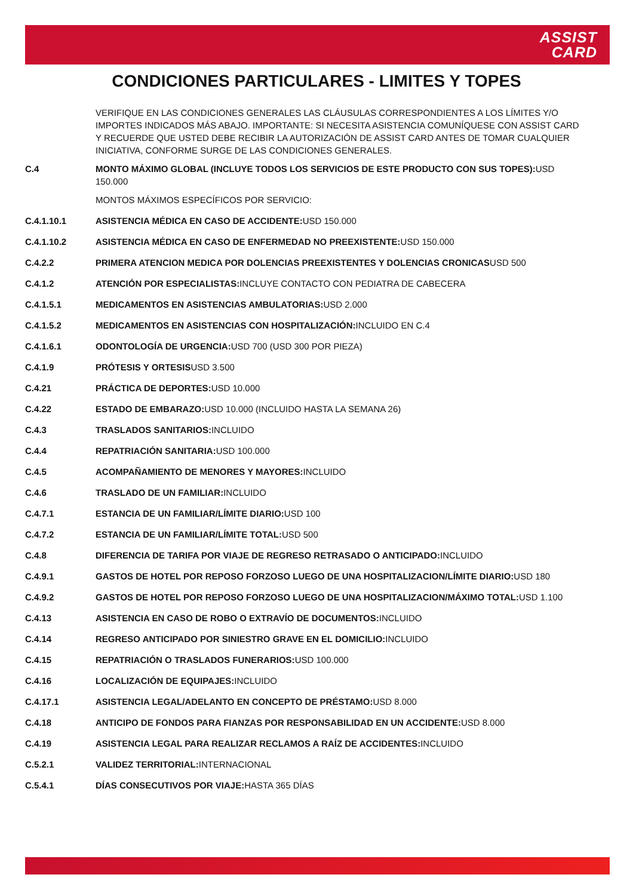ASSIST
CARD
CONDICIONES PARTICULARES - LIMITES Y TOPES
VERIFIQUE EN LAS CONDICIONES GENERALES LAS CLÁUSULAS CORRESPONDIENTES A LOS LÍMITES Y/O IMPORTES INDICADOS MÁS ABAJO. IMPORTANTE: SI NECESITA ASISTENCIA COMUNÍQUESE CON ASSIST CARD Y RECUERDE QUE USTED DEBE RECIBIR LA AUTORIZACIÓN DE ASSIST CARD ANTES DE TOMAR CUALQUIER INICIATIVA, CONFORME SURGE DE LAS CONDICIONES GENERALES.
C.4 MONTO MÁXIMO GLOBAL (INCLUYE TODOS LOS SERVICIOS DE ESTE PRODUCTO CON SUS TOPES): USD 150.000
MONTOS MÁXIMOS ESPECÍFICOS POR SERVICIO:
C.4.1.10.1 ASISTENCIA MÉDICA EN CASO DE ACCIDENTE: USD 150.000
C.4.1.10.2 ASISTENCIA MÉDICA EN CASO DE ENFERMEDAD NO PREEXISTENTE: USD 150.000
C.4.2.2 PRIMERA ATENCION MEDICA POR DOLENCIAS PREEXISTENTES Y DOLENCIAS CRONICASUSD 500
C.4.1.2 ATENCIÓN POR ESPECIALISTAS: INCLUYE CONTACTO CON PEDIATRA DE CABECERA
C.4.1.5.1 MEDICAMENTOS EN ASISTENCIAS AMBULATORIAS: USD 2.000
C.4.1.5.2 MEDICAMENTOS EN ASISTENCIAS CON HOSPITALIZACIÓN: INCLUIDO EN C.4
C.4.1.6.1 ODONTOLOGÍA DE URGENCIA: USD 700 (USD 300 POR PIEZA)
C.4.1.9 PRÓTESIS Y ORTESISUSD 3.500
C.4.21 PRÁCTICA DE DEPORTES: USD 10.000
C.4.22 ESTADO DE EMBARAZO: USD 10.000 (INCLUIDO HASTA LA SEMANA 26)
C.4.3 TRASLADOS SANITARIOS: INCLUIDO
C.4.4 REPATRIACIÓN SANITARIA: USD 100.000
C.4.5 ACOMPAÑAMIENTO DE MENORES Y MAYORES: INCLUIDO
C.4.6 TRASLADO DE UN FAMILIAR: INCLUIDO
C.4.7.1 ESTANCIA DE UN FAMILIAR/LÍMITE DIARIO: USD 100
C.4.7.2 ESTANCIA DE UN FAMILIAR/LÍMITE TOTAL: USD 500
C.4.8 DIFERENCIA DE TARIFA POR VIAJE DE REGRESO RETRASADO O ANTICIPADO: INCLUIDO
C.4.9.1 GASTOS DE HOTEL POR REPOSO FORZOSO LUEGO DE UNA HOSPITALIZACION/LÍMITE DIARIO: USD 180
C.4.9.2 GASTOS DE HOTEL POR REPOSO FORZOSO LUEGO DE UNA HOSPITALIZACION/MÁXIMO TOTAL: USD 1.100
C.4.13 ASISTENCIA EN CASO DE ROBO O EXTRAVÍO DE DOCUMENTOS: INCLUIDO
C.4.14 REGRESO ANTICIPADO POR SINIESTRO GRAVE EN EL DOMICILIO: INCLUIDO
C.4.15 REPATRIACIÓN O TRASLADOS FUNERARIOS: USD 100.000
C.4.16 LOCALIZACIÓN DE EQUIPAJES: INCLUIDO
C.4.17.1 ASISTENCIA LEGAL/ADELANTO EN CONCEPTO DE PRÉSTAMO: USD 8.000
C.4.18 ANTICIPO DE FONDOS PARA FIANZAS POR RESPONSABILIDAD EN UN ACCIDENTE: USD 8.000
C.4.19 ASISTENCIA LEGAL PARA REALIZAR RECLAMOS A RAÍZ DE ACCIDENTES: INCLUIDO
C.5.2.1 VALIDEZ TERRITORIAL: INTERNACIONAL
C.5.4.1 DÍAS CONSECUTIVOS POR VIAJE: HASTA 365 DÍAS